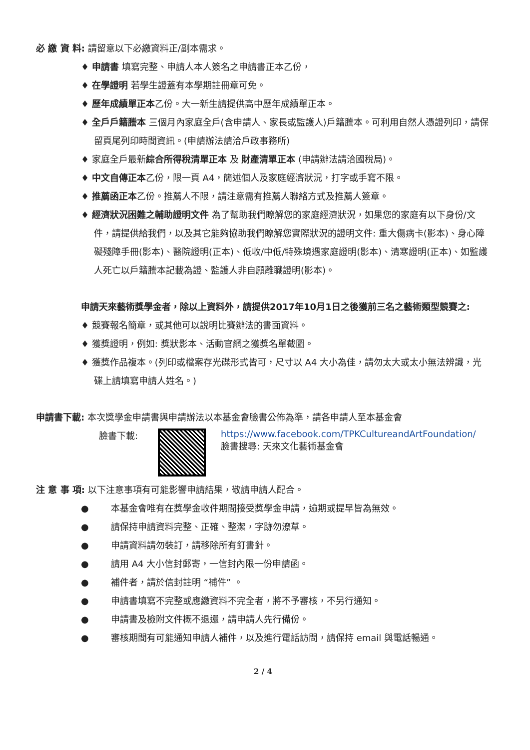必 繳 資 料: 請留意以下必繳資料正/副本需求。
♦ 申請書 填寫完整、申請人本人簽名之申請書正本乙份，
♦ 在學證明 若學生證蓋有本學期註冊章可免。
♦ 歷年成績單正本乙份。大一新生請提供高中歷年成績單正本。
♦ 全戶戶籍謄本 三個月內家庭全戶(含申請人、家長或監護人)戶籍謄本。可利用自然人憑證列印，請保留頁尾列印時間資訊。(申請辦法請洽戶政事務所)
♦ 家庭全戶最新綜合所得稅清單正本 及 財產清單正本 (申請辦法請洽國稅局)。
♦ 中文自傳正本乙份，限一頁 A4，簡述個人及家庭經濟狀況，打字或手寫不限。
♦ 推薦函正本乙份。推薦人不限，請注意需有推薦人聯絡方式及推薦人簽章。
♦ 經濟狀況困難之輔助證明文件 為了幫助我們瞭解您的家庭經濟狀況，如果您的家庭有以下身份/文件，請提供給我們，以及其它能夠協助我們瞭解您實際狀況的證明文件: 重大傷病卡(影本)、身心障礙殘障手冊(影本)、醫院證明(正本)、低收/中低/特殊境遇家庭證明(影本)、清寒證明(正本)、如監護人死亡以戶籍謄本記載為證、監護人非自願離職證明(影本)。
申請天來藝術獎學金者，除以上資料外，請提供2017年10月1日之後獲前三名之藝術類型競賽之:
♦ 競賽報名簡章，或其他可以說明比賽辦法的書面資料。
♦ 獲獎證明，例如: 獎狀影本、活動官網之獲獎名單截圖。
♦ 獲獎作品複本。(列印或檔案存光碟形式皆可，尺寸以 A4 大小為佳，請勿太大或太小無法辨識，光碟上請填寫申請人姓名。)
申請書下載: 本次獎學金申請書與申請辦法以本基金會臉書公佈為準，請各申請人至本基金會
臉書下載: https://www.facebook.com/TPKCultureandArtFoundation/
臉書搜尋: 天來文化藝術基金會
注 意 事 項: 以下注意事項有可能影響申請結果，敬請申請人配合。
● 本基金會唯有在獎學金收件期間接受獎學金申請，逾期或提早皆為無效。
● 請保持申請資料完整、正確、整潔，字跡勿潦草。
● 申請資料請勿裝訂，請移除所有釘書針。
● 請用 A4 大小信封郵寄，一信封內限一份申請函。
● 補件者，請於信封註明 “補件” 。
● 申請書填寫不完整或應繳資料不完全者，將不予審核，不另行通知。
● 申請書及檢附文件概不退還，請申請人先行備份。
● 審核期間有可能通知申請人補件，以及進行電話訪問，請保持 email 與電話暢通。
2 / 4